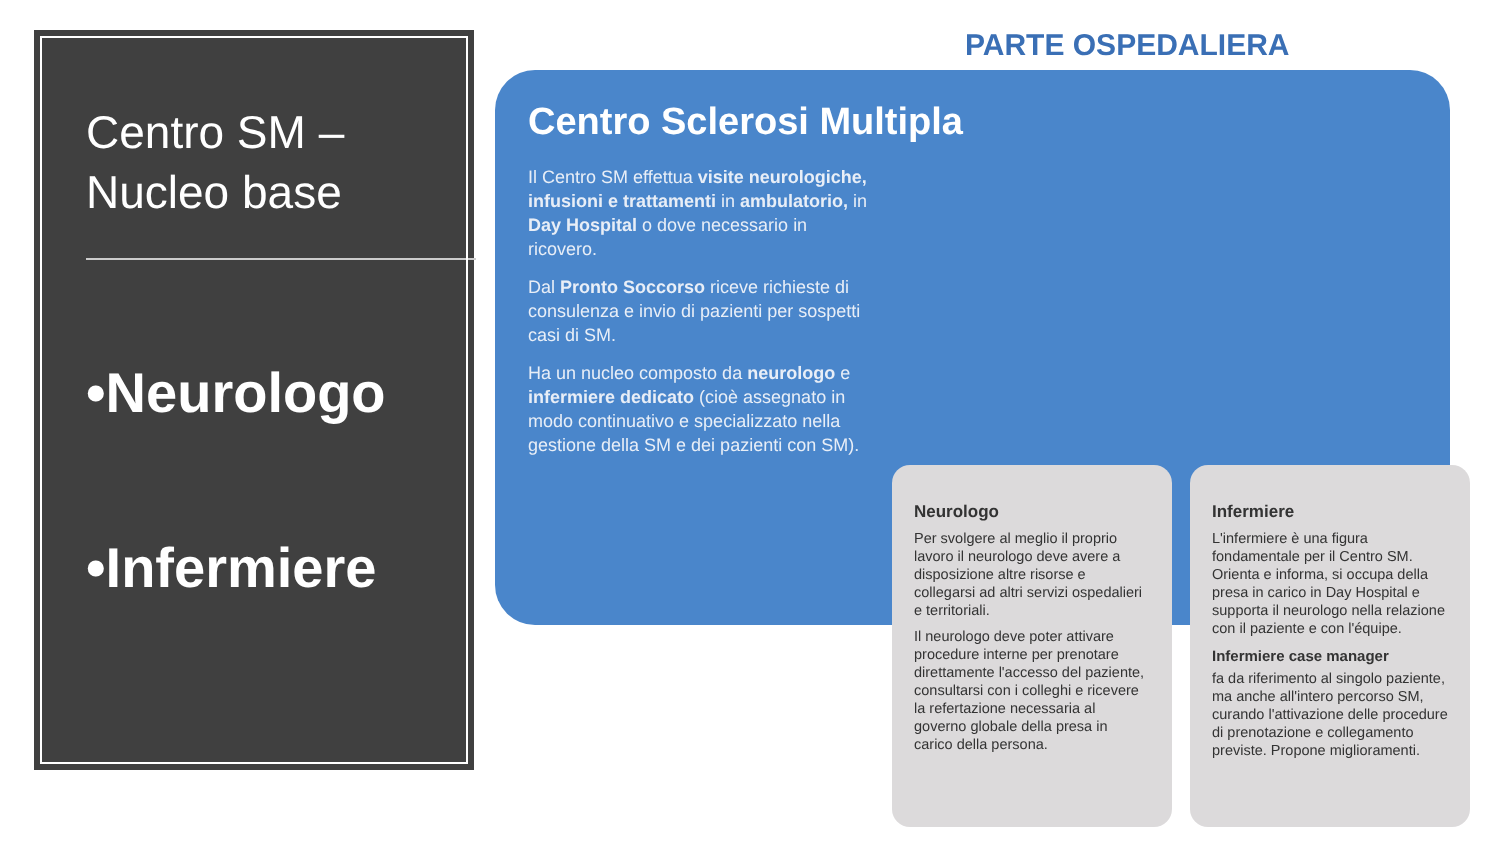Centro SM –
Nucleo base
•Neurologo
•Infermiere
PARTE OSPEDALIERA
Centro Sclerosi Multipla
Il Centro SM effettua visite neurologiche, infusioni e trattamenti in ambulatorio, in Day Hospital o dove necessario in ricovero.
Dal Pronto Soccorso riceve richieste di consulenza e invio di pazienti per sospetti casi di SM.
Ha un nucleo composto da neurologo e infermiere dedicato (cioè assegnato in modo continuativo e specializzato nella gestione della SM e dei pazienti con SM).
Neurologo
Per svolgere al meglio il proprio lavoro il neurologo deve avere a disposizione altre risorse e collegarsi ad altri servizi ospedalieri e territoriali.
Il neurologo deve poter attivare procedure interne per prenotare direttamente l'accesso del paziente, consultarsi con i colleghi e ricevere la refertazione necessaria al governo globale della presa in carico della persona.
Infermiere
L'infermiere è una figura fondamentale per il Centro SM. Orienta e informa, si occupa della presa in carico in Day Hospital e supporta il neurologo nella relazione con il paziente e con l'équipe.
Infermiere case manager
fa da riferimento al singolo paziente, ma anche all'intero percorso SM, curando l'attivazione delle procedure di prenotazione e collegamento previste. Propone miglioramenti.